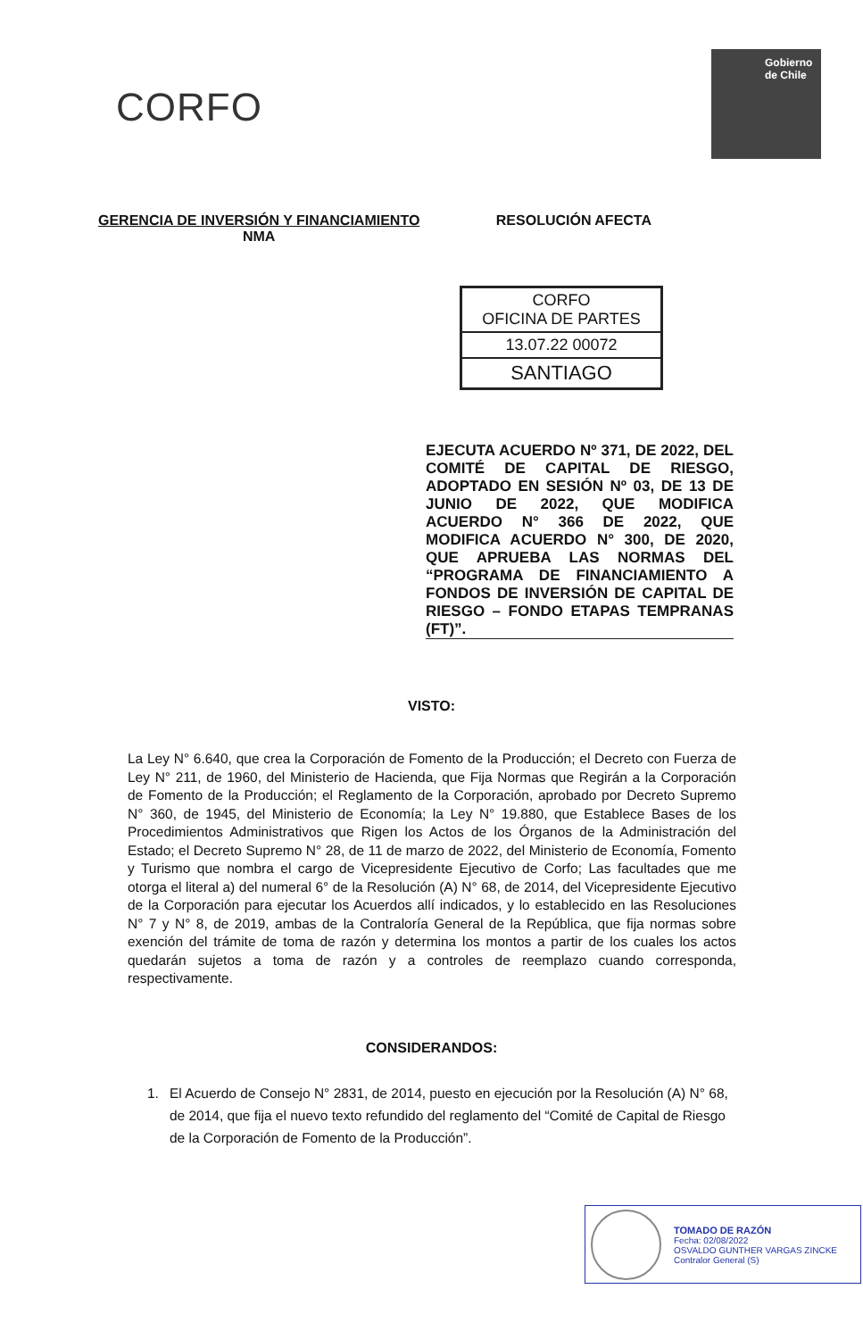CORFO
Gobierno de Chile
GERENCIA DE INVERSIÓN Y FINANCIAMIENTO
NMA
RESOLUCIÓN AFECTA
CORFO
OFICINA DE PARTES
13.07.22 00072
SANTIAGO
EJECUTA ACUERDO Nº 371, DE 2022, DEL COMITÉ DE CAPITAL DE RIESGO, ADOPTADO EN SESIÓN Nº 03, DE 13 DE JUNIO DE 2022, QUE MODIFICA ACUERDO N° 366 DE 2022, QUE MODIFICA ACUERDO N° 300, DE 2020, QUE APRUEBA LAS NORMAS DEL “PROGRAMA DE FINANCIAMIENTO A FONDOS DE INVERSIÓN DE CAPITAL DE RIESGO – FONDO ETAPAS TEMPRANAS (FT)”.
VISTO:
La Ley N° 6.640, que crea la Corporación de Fomento de la Producción; el Decreto con Fuerza de Ley N° 211, de 1960, del Ministerio de Hacienda, que Fija Normas que Regirán a la Corporación de Fomento de la Producción; el Reglamento de la Corporación, aprobado por Decreto Supremo N° 360, de 1945, del Ministerio de Economía; la Ley N° 19.880, que Establece Bases de los Procedimientos Administrativos que Rigen los Actos de los Órganos de la Administración del Estado; el Decreto Supremo N° 28, de 11 de marzo de 2022, del Ministerio de Economía, Fomento y Turismo que nombra el cargo de Vicepresidente Ejecutivo de Corfo; Las facultades que me otorga el literal a) del numeral 6° de la Resolución (A) N° 68, de 2014, del Vicepresidente Ejecutivo de la Corporación para ejecutar los Acuerdos allí indicados, y lo establecido en las Resoluciones N° 7 y N° 8, de 2019, ambas de la Contraloría General de la República, que fija normas sobre exención del trámite de toma de razón y determina los montos a partir de los cuales los actos quedarán sujetos a toma de razón y a controles de reemplazo cuando corresponda, respectivamente.
CONSIDERANDOS:
1. El Acuerdo de Consejo N° 2831, de 2014, puesto en ejecución por la Resolución (A) N° 68, de 2014, que fija el nuevo texto refundido del reglamento del “Comité de Capital de Riesgo de la Corporación de Fomento de la Producción”.
TOMADO DE RAZÓN
Fecha: 02/08/2022
OSVALDO GUNTHER VARGAS ZINCKE
Contralor General (S)